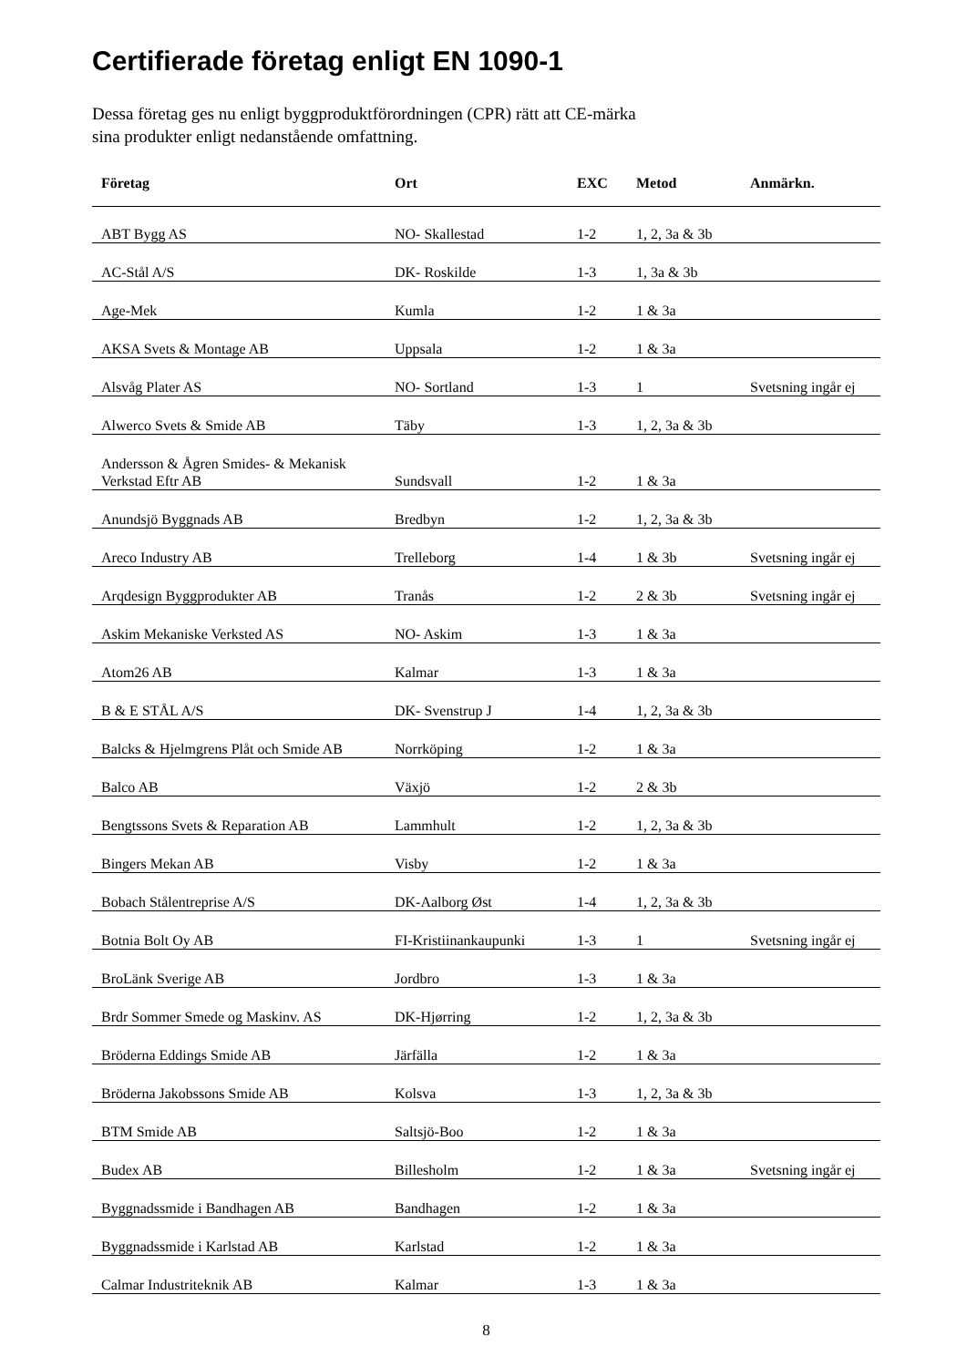Certifierade företag enligt EN 1090-1
Dessa företag ges nu enligt byggproduktförordningen (CPR) rätt att CE-märka
sina produkter enligt nedanstående omfattning.
| Företag | Ort | EXC | Metod | Anmärkn. |
| --- | --- | --- | --- | --- |
| ABT Bygg AS | NO- Skallestad | 1-2 | 1, 2, 3a & 3b | |
| AC-Stål A/S | DK- Roskilde | 1-3 | 1, 3a & 3b | |
| Age-Mek | Kumla | 1-2 | 1 & 3a | |
| AKSA Svets & Montage AB | Uppsala | 1-2 | 1 & 3a | |
| Alsvåg Plater AS | NO- Sortland | 1-3 | 1 | Svetsning ingår ej |
| Alwerco Svets & Smide AB | Täby | 1-3 | 1, 2, 3a & 3b | |
| Andersson & Ågren Smides- & Mekanisk Verkstad Eftr AB | Sundsvall | 1-2 | 1 & 3a | |
| Anundsjö Byggnads AB | Bredbyn | 1-2 | 1, 2, 3a & 3b | |
| Areco Industry AB | Trelleborg | 1-4 | 1 & 3b | Svetsning ingår ej |
| Arqdesign Byggprodukter AB | Tranås | 1-2 | 2 & 3b | Svetsning ingår ej |
| Askim Mekaniske Verksted AS | NO- Askim | 1-3 | 1 & 3a | |
| Atom26 AB | Kalmar | 1-3 | 1 & 3a | |
| B & E STÅL A/S | DK- Svenstrup J | 1-4 | 1, 2, 3a & 3b | |
| Balcks & Hjelmgrens Plåt och Smide AB | Norrköping | 1-2 | 1 & 3a | |
| Balco AB | Växjö | 1-2 | 2 & 3b | |
| Bengtssons Svets & Reparation AB | Lammhult | 1-2 | 1, 2, 3a & 3b | |
| Bingers Mekan AB | Visby | 1-2 | 1 & 3a | |
| Bobach Stålentreprise A/S | DK-Aalborg Øst | 1-4 | 1, 2, 3a & 3b | |
| Botnia Bolt Oy AB | FI-Kristiinankaupunki | 1-3 | 1 | Svetsning ingår ej |
| BroLänk Sverige AB | Jordbro | 1-3 | 1 & 3a | |
| Brdr Sommer Smede og Maskinv. AS | DK-Hjørring | 1-2 | 1, 2, 3a & 3b | |
| Bröderna Eddings Smide AB | Järfälla | 1-2 | 1 & 3a | |
| Bröderna Jakobssons Smide AB | Kolsva | 1-3 | 1, 2, 3a & 3b | |
| BTM Smide AB | Saltsjö-Boo | 1-2 | 1 & 3a | |
| Budex AB | Billesholm | 1-2 | 1 & 3a | Svetsning ingår ej |
| Byggnadssmide i Bandhagen AB | Bandhagen | 1-2 | 1 & 3a | |
| Byggnadssmide i Karlstad AB | Karlstad | 1-2 | 1 & 3a | |
| Calmar Industriteknik AB | Kalmar | 1-3 | 1 & 3a | |
8